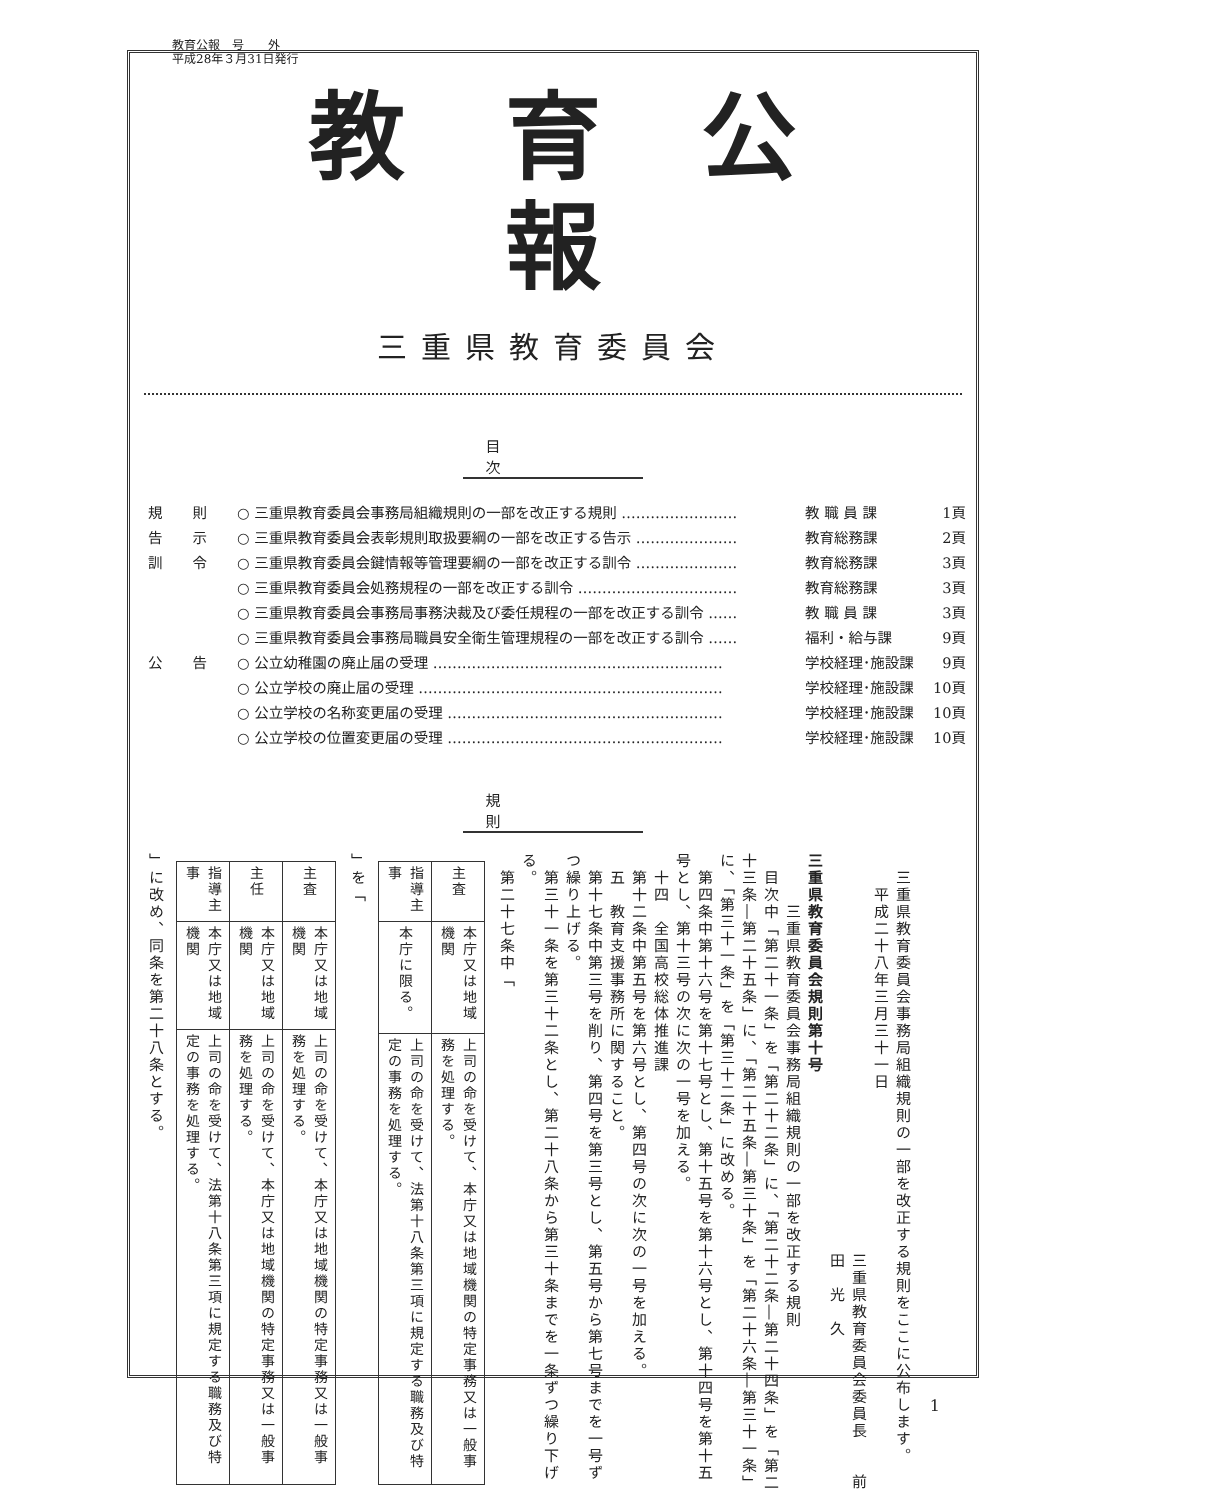教育公報　号　　外
平成28年３月31日発行
教育公報
三重県教育委員会
目次
| 規則 | ○ 三重県教育委員会事務局組織規則の一部を改正する規則 …………………… | 教 職 員 課 | 1頁 |
| 告示 | ○ 三重県教育委員会表彰規則取扱要綱の一部を改正する告示 ………………… | 教育総務課 | 2頁 |
| 訓令 | ○ 三重県教育委員会鍵情報等管理要綱の一部を改正する訓令 ………………… | 教育総務課 | 3頁 |
| | ○ 三重県教育委員会処務規程の一部を改正する訓令 …………………………… | 教育総務課 | 3頁 |
| | ○ 三重県教育委員会事務局事務決裁及び委任規程の一部を改正する訓令 …… | 教 職 員 課 | 3頁 |
| | ○ 三重県教育委員会事務局職員安全衛生管理規程の一部を改正する訓令 …… | 福利・給与課 | 9頁 |
| 公告 | ○ 公立幼稚園の廃止届の受理 …………………………………………………… | 学校経理･施設課 | 9頁 |
| | ○ 公立学校の廃止届の受理 ……………………………………………………… | 学校経理･施設課 | 10頁 |
| | ○ 公立学校の名称変更届の受理 ………………………………………………… | 学校経理･施設課 | 10頁 |
| | ○ 公立学校の位置変更届の受理 ………………………………………………… | 学校経理･施設課 | 10頁 |
規則
　三重県教育委員会事務局組織規則の一部を改正する規則をここに公布します。
　　平成二十八年三月三十一日
三重県教育委員会委員長　　前　田　光　久
三重県教育委員会規則第十号
　　　三重県教育委員会事務局組織規則の一部を改正する規則
　目次中「第二十一条」を「第二十二条」に、「第二十二条―第二十四条」を「第二十三条―第二十五条」に、「第二十五条―第三十条」を「第二十六条―第三十一条」に、「第三十一条」を「第三十二条」に改める。
　第四条中第十六号を第十七号とし、第十五号を第十六号とし、第十四号を第十五号とし、第十三号の次に次の一号を加える。
　十四　全国高校総体推進課
　第十二条中第五号を第六号とし、第四号の次に次の一号を加える。
　五　教育支援事務所に関すること。
　第十七条中第三号を削り、第四号を第三号とし、第五号から第七号までを一号ずつ繰り上げる。
　第三十一条を第三十二条とし、第二十八条から第三十条までを一条ずつ繰り下げる。
　第二十七条中「
| 主査 | 本庁又は地域機関 | 上司の命を受けて、本庁又は地域機関の特定事務又は一般事務を処理する。 |
| 指導主事 | 本庁に限る。 | 上司の命を受けて、法第十八条第三項に規定する職務及び特定の事務を処理する。 |
」を「
| 主査 | 本庁又は地域機関 | 上司の命を受けて、本庁又は地域機関の特定事務又は一般事務を処理する。 |
| 主任 | 本庁又は地域機関 | 上司の命を受けて、本庁又は地域機関の特定事務又は一般事務を処理する。 |
| 指導主事 | 本庁又は地域機関 | 上司の命を受けて、法第十八条第三項に規定する職務及び特定の事務を処理する。 |
」に改め、同条を第二十八条とする。
1